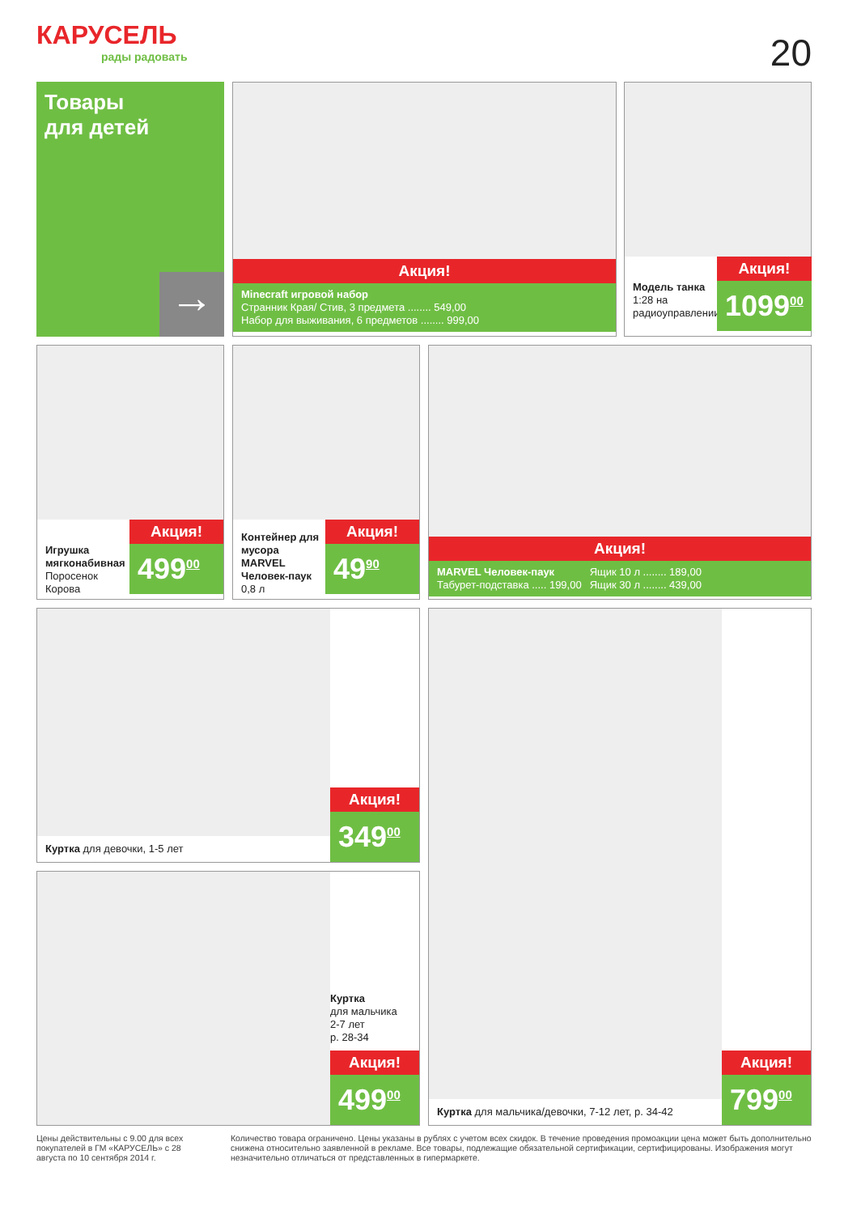КАРУСЕЛЬ
рады радовать
20
Товары
для детей
→
Акция!
Minecraft игровой набор
Странник Края/ Стив, 3 предмета ........ 549,00
Набор для выживания, 6 предметов ........ 999,00
Модель танка
1:28 на радиоуправлении
Акция!
1099<sup>00</sup>
Игрушка мягконабивная
Поросенок
Корова
Акция!
499<sup>00</sup>
Контейнер для мусора MARVEL Человек-паук
0,8 л
Акция!
49<sup>90</sup>
Акция!
MARVEL Человек-паук
Табурет-подставка ..... 199,00
Ящик 10 л ........ 189,00
Ящик 30 л ........ 439,00
Куртка для девочки, 1-5 лет
Акция!
349<sup>00</sup>
Куртка
для мальчика
2-7 лет
р. 28-34
Акция!
499<sup>00</sup>
Куртка для мальчика/девочки, 7-12 лет, р. 34-42
Акция!
799<sup>00</sup>
Цены действительны с 9.00 для всех покупателей в ГМ «КАРУСЕЛЬ» с 28 августа по 10 сентября 2014 г.
Количество товара ограничено. Цены указаны в рублях с учетом всех скидок. В течение проведения промоакции цена может быть дополнительно снижена относительно заявленной в рекламе. Все товары, подлежащие обязательной сертификации, сертифицированы. Изображения могут незначительно отличаться от представленных в гипермаркете.